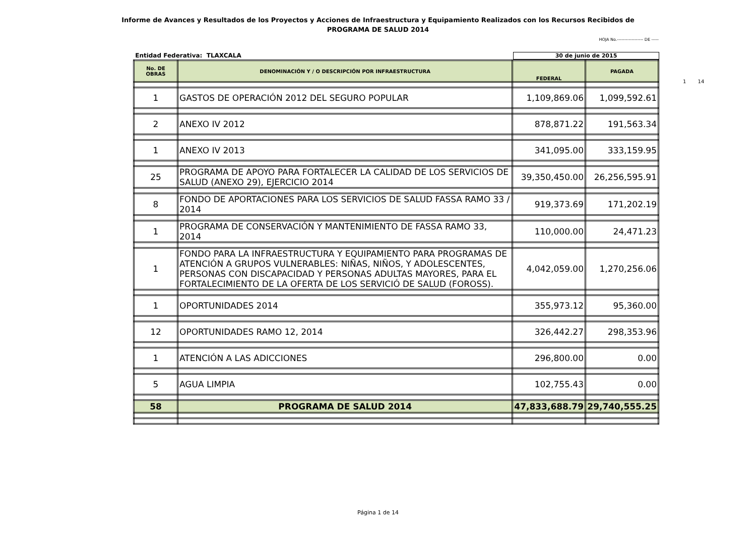Informe de Avances y Resultados de los Proyectos y Acciones de Infraestructura y Equipamiento Realizados con los Recursos Recibidos de
PROGRAMA DE SALUD 2014
HOJA No.------------------ DE -----
Entidad Federativa: TLAXCALA 30 de junio de 2015
| No. DE OBRAS | DENOMINACIÓN Y / O DESCRIPCIÓN POR INFRAESTRUCTURA | FEDERAL | PAGADA |
| --- | --- | --- | --- |
| 1 | GASTOS DE OPERACIÓN 2012 DEL SEGURO POPULAR | 1,109,869.06 | 1,099,592.61 |
| 2 | ANEXO IV 2012 | 878,871.22 | 191,563.34 |
| 1 | ANEXO IV 2013 | 341,095.00 | 333,159.95 |
| 25 | PROGRAMA DE APOYO PARA FORTALECER LA CALIDAD DE LOS SERVICIOS DE SALUD (ANEXO 29), EJERCICIO 2014 | 39,350,450.00 | 26,256,595.91 |
| 8 | FONDO DE APORTACIONES PARA LOS SERVICIOS DE SALUD FASSA RAMO 33 / 2014 | 919,373.69 | 171,202.19 |
| 1 | PROGRAMA DE CONSERVACIÓN Y MANTENIMIENTO DE FASSA RAMO 33, 2014 | 110,000.00 | 24,471.23 |
| 1 | FONDO PARA LA INFRAESTRUCTURA Y EQUIPAMIENTO PARA PROGRAMAS DE ATENCIÓN A GRUPOS VULNERABLES: NIÑAS, NIÑOS, Y ADOLESCENTES, PERSONAS CON DISCAPACIDAD Y PERSONAS ADULTAS MAYORES, PARA EL FORTALECIMIENTO DE LA OFERTA DE LOS SERVICIÓ DE SALUD (FOROSS). | 4,042,059.00 | 1,270,256.06 |
| 1 | OPORTUNIDADES 2014 | 355,973.12 | 95,360.00 |
| 12 | OPORTUNIDADES RAMO 12, 2014 | 326,442.27 | 298,353.96 |
| 1 | ATENCIÓN A LAS ADICCIONES | 296,800.00 | 0.00 |
| 5 | AGUA LIMPIA | 102,755.43 | 0.00 |
| 58 | PROGRAMA DE SALUD 2014 | 47,833,688.79 | 29,740,555.25 |
1 14
Página 1 de 14